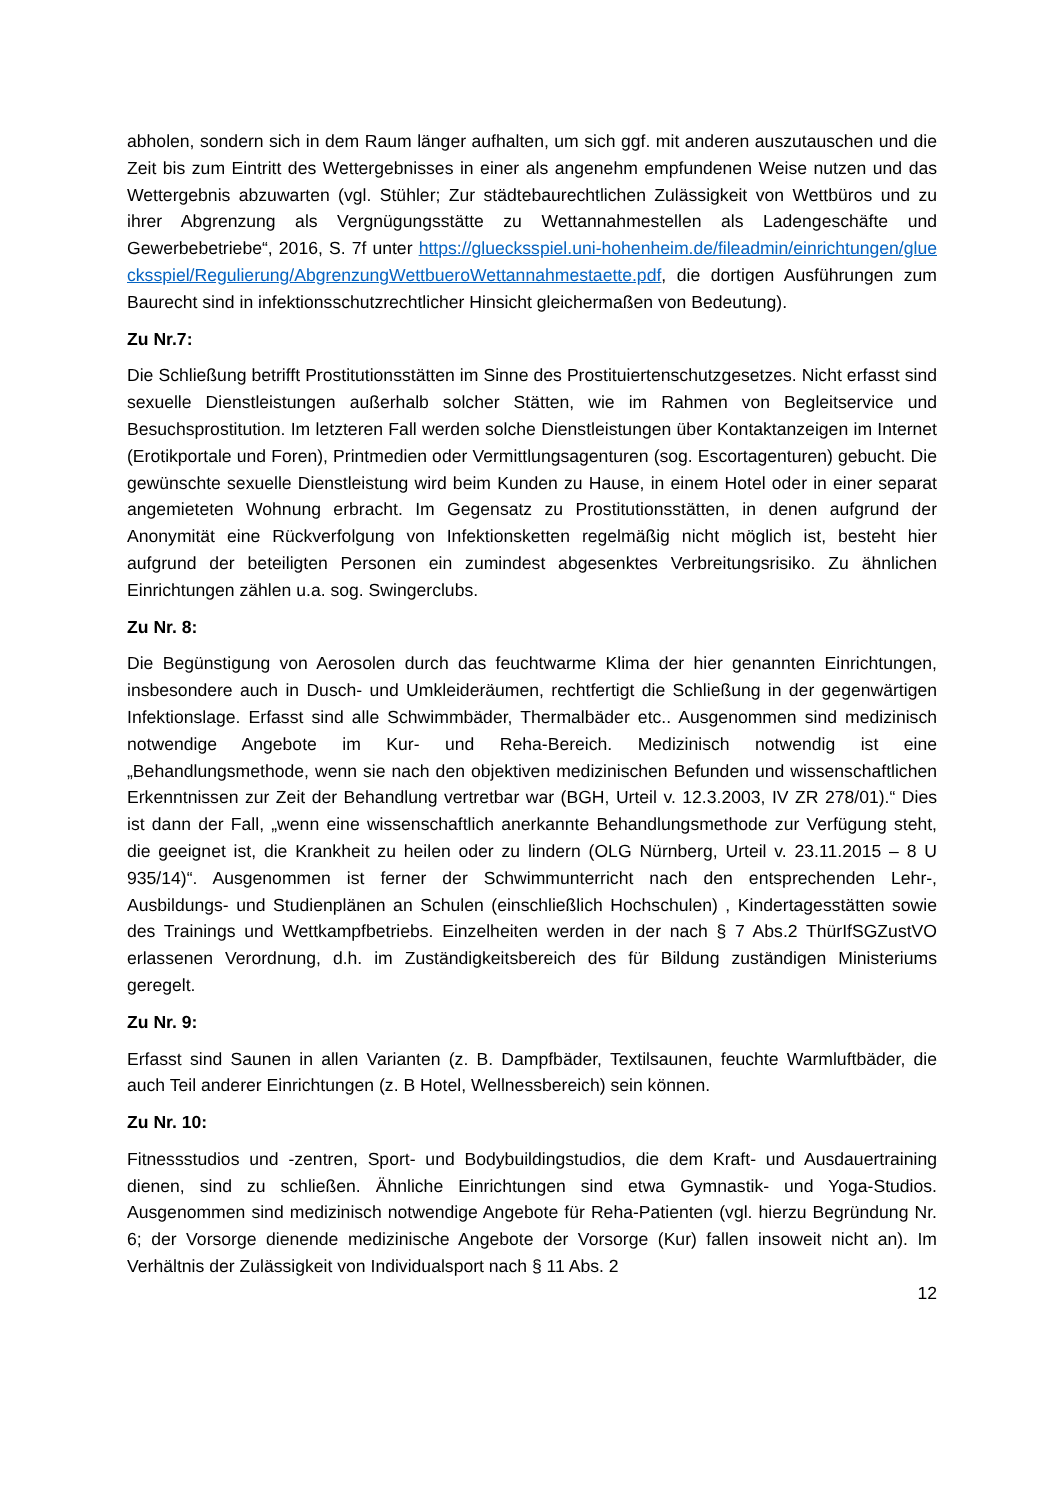abholen, sondern sich in dem Raum länger aufhalten, um sich ggf. mit anderen auszutauschen und die Zeit bis zum Eintritt des Wettergebnisses in einer als angenehm empfundenen Weise nutzen und das Wettergebnis abzuwarten (vgl. Stühler; Zur städtebaurechtlichen Zulässigkeit von Wettbüros und zu ihrer Abgrenzung als Vergnügungsstätte zu Wettannahmestellen als Ladengeschäfte und Gewerbebetriebe“, 2016, S. 7f unter https://gluecksspiel.uni-hohenheim.de/fileadmin/einrichtungen/gluecksspiel/Regulierung/AbgrenzungWettbueroWettannahmestaette.pdf, die dortigen Ausführungen zum Baurecht sind in infektionsschutzrechtlicher Hinsicht gleichermaßen von Bedeutung).
Zu Nr.7:
Die Schließung betrifft Prostitutionsstätten im Sinne des Prostituiertenschutzgesetzes. Nicht erfasst sind sexuelle Dienstleistungen außerhalb solcher Stätten, wie im Rahmen von Begleitservice und Besuchsprostitution. Im letzteren Fall werden solche Dienstleistungen über Kontaktanzeigen im Internet (Erotikportale und Foren), Printmedien oder Vermittlungsagenturen (sog. Escortagenturen) gebucht. Die gewünschte sexuelle Dienstleistung wird beim Kunden zu Hause, in einem Hotel oder in einer separat angemieteten Wohnung erbracht. Im Gegensatz zu Prostitutionsstätten, in denen aufgrund der Anonymität eine Rückverfolgung von Infektionsketten regelmäßig nicht möglich ist, besteht hier aufgrund der beteiligten Personen ein zumindest abgesenktes Verbreitungsrisiko. Zu ähnlichen Einrichtungen zählen u.a. sog. Swingerclubs.
Zu Nr. 8:
Die Begünstigung von Aerosolen durch das feuchtwarme Klima der hier genannten Einrichtungen, insbesondere auch in Dusch- und Umkleideräumen, rechtfertigt die Schließung in der gegenwärtigen Infektionslage. Erfasst sind alle Schwimmbäder, Thermalbäder etc.. Ausgenommen sind medizinisch notwendige Angebote im Kur- und Reha-Bereich. Medizinisch notwendig ist eine „Behandlungsmethode, wenn sie nach den objektiven medizinischen Befunden und wissenschaftlichen Erkenntnissen zur Zeit der Behandlung vertretbar war (BGH, Urteil v. 12.3.2003, IV ZR 278/01).“ Dies ist dann der Fall, „wenn eine wissenschaftlich anerkannte Behandlungsmethode zur Verfügung steht, die geeignet ist, die Krankheit zu heilen oder zu lindern (OLG Nürnberg, Urteil v. 23.11.2015 – 8 U 935/14)“. Ausgenommen ist ferner der Schwimmunterricht nach den entsprechenden Lehr-, Ausbildungs- und Studienplänen an Schulen (einschließlich Hochschulen) , Kindertagesstätten sowie des Trainings und Wettkampfbetriebs. Einzelheiten werden in der nach § 7 Abs.2 ThürIfSGZustVO erlassenen Verordnung, d.h. im Zuständigkeitsbereich des für Bildung zuständigen Ministeriums geregelt.
Zu Nr. 9:
Erfasst sind Saunen in allen Varianten (z. B. Dampfbäder, Textilsaunen, feuchte Warmluftbäder, die auch Teil anderer Einrichtungen (z. B Hotel, Wellnessbereich) sein können.
Zu Nr. 10:
Fitnessstudios und -zentren, Sport- und Bodybuildingstudios, die dem Kraft- und Ausdauertraining dienen, sind zu schließen. Ähnliche Einrichtungen sind etwa Gymnastik- und Yoga-Studios. Ausgenommen sind medizinisch notwendige Angebote für Reha-Patienten (vgl. hierzu Begründung Nr. 6; der Vorsorge dienende medizinische Angebote der Vorsorge (Kur) fallen insoweit nicht an). Im Verhältnis der Zulässigkeit von Individualsport nach § 11 Abs. 2
12